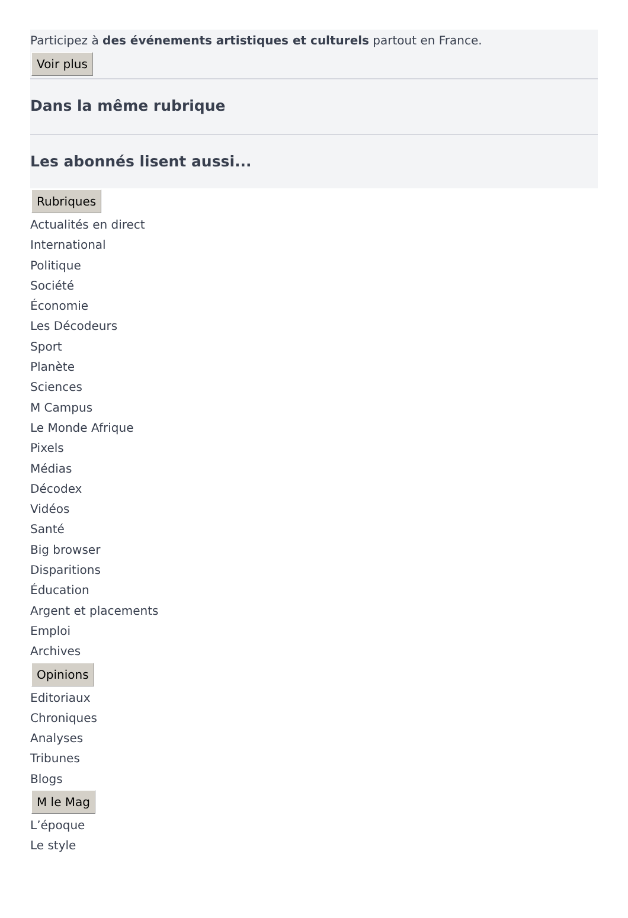Participez à des événements artistiques et culturels partout en France.
Voir plus
Dans la même rubrique
Les abonnés lisent aussi...
Rubriques
Actualités en direct
International
Politique
Société
Économie
Les Décodeurs
Sport
Planète
Sciences
M Campus
Le Monde Afrique
Pixels
Médias
Décodex
Vidéos
Santé
Big browser
Disparitions
Éducation
Argent et placements
Emploi
Archives
Opinions
Editoriaux
Chroniques
Analyses
Tribunes
Blogs
M le Mag
L’époque
Le style